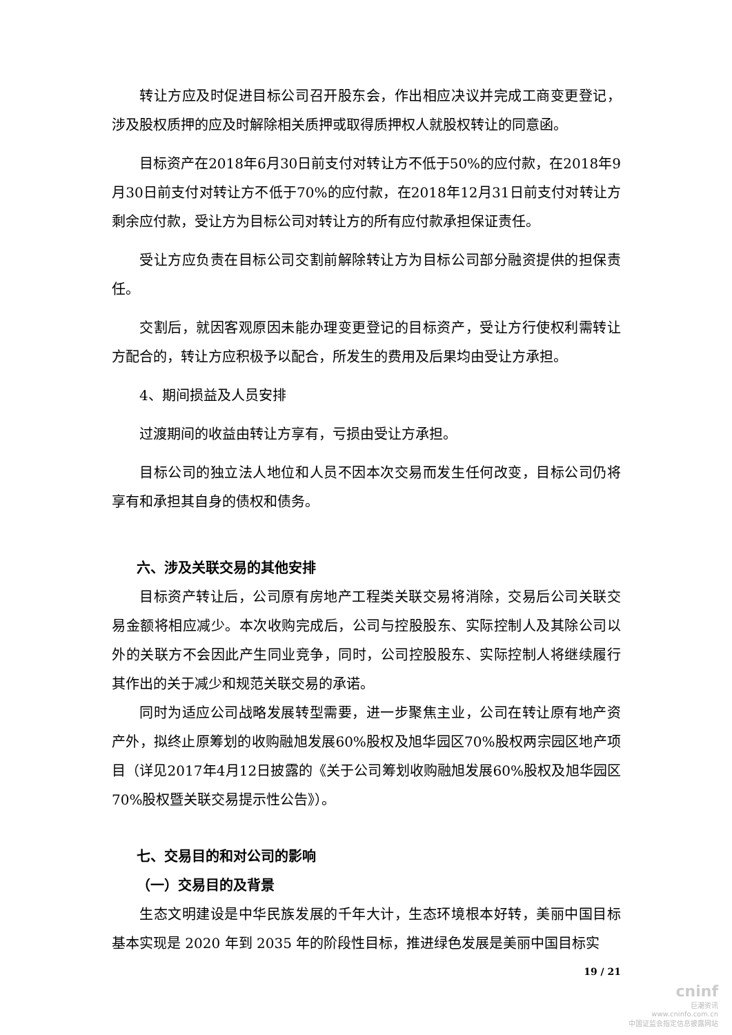转让方应及时促进目标公司召开股东会，作出相应决议并完成工商变更登记，涉及股权质押的应及时解除相关质押或取得质押权人就股权转让的同意函。
目标资产在2018年6月30日前支付对转让方不低于50%的应付款，在2018年9月30日前支付对转让方不低于70%的应付款，在2018年12月31日前支付对转让方剩余应付款，受让方为目标公司对转让方的所有应付款承担保证责任。
受让方应负责在目标公司交割前解除转让方为目标公司部分融资提供的担保责任。
交割后，就因客观原因未能办理变更登记的目标资产，受让方行使权利需转让方配合的，转让方应积极予以配合，所发生的费用及后果均由受让方承担。
4、期间损益及人员安排
过渡期间的收益由转让方享有，亏损由受让方承担。
目标公司的独立法人地位和人员不因本次交易而发生任何改变，目标公司仍将享有和承担其自身的债权和债务。
六、涉及关联交易的其他安排
目标资产转让后，公司原有房地产工程类关联交易将消除，交易后公司关联交易金额将相应减少。本次收购完成后，公司与控股股东、实际控制人及其除公司以外的关联方不会因此产生同业竞争，同时，公司控股股东、实际控制人将继续履行其作出的关于减少和规范关联交易的承诺。
同时为适应公司战略发展转型需要，进一步聚焦主业，公司在转让原有地产资产外，拟终止原筹划的收购融旭发展60%股权及旭华园区70%股权两宗园区地产项目（详见2017年4月12日披露的《关于公司筹划收购融旭发展60%股权及旭华园区70%股权暨关联交易提示性公告》）。
七、交易目的和对公司的影响
（一）交易目的及背景
生态文明建设是中华民族发展的千年大计，生态环境根本好转，美丽中国目标基本实现是 2020 年到 2035 年的阶段性目标，推进绿色发展是美丽中国目标实
19 / 21
cninf
巨潮资讯
www.cninfo.com.cn
中国证监会指定信息披露网站